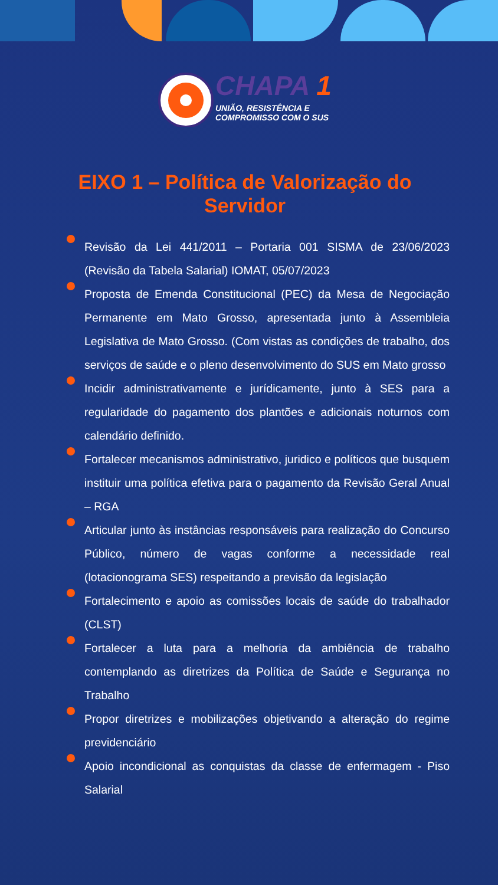CHAPA 1
UNIÃO, RESISTÊNCIA E
COMPROMISSO COM O SUS
EIXO 1 – Política de Valorização do Servidor
Revisão da Lei 441/2011 – Portaria 001 SISMA de 23/06/2023 (Revisão da Tabela Salarial) IOMAT, 05/07/2023
Proposta de Emenda Constitucional (PEC) da Mesa de Negociação Permanente em Mato Grosso, apresentada junto à Assembleia Legislativa de Mato Grosso. (Com vistas as condições de trabalho, dos serviços de saúde e o pleno desenvolvimento do SUS em Mato grosso
Incidir administrativamente e jurídicamente, junto à SES para a regularidade do pagamento dos plantões e adicionais noturnos com calendário definido.
Fortalecer mecanismos administrativo, juridico e políticos que busquem instituir uma política efetiva para o pagamento da Revisão Geral Anual – RGA
Articular junto às instâncias responsáveis para realização do Concurso Público, número de vagas conforme a necessidade real (lotacionograma SES) respeitando a previsão da legislação
Fortalecimento e apoio as comissões locais de saúde do trabalhador (CLST)
Fortalecer a luta para a melhoria da ambiência de trabalho contemplando as diretrizes da Política de Saúde e Segurança no Trabalho
Propor diretrizes e mobilizações objetivando a alteração do regime previdenciário
Apoio incondicional as conquistas da classe de enfermagem - Piso Salarial